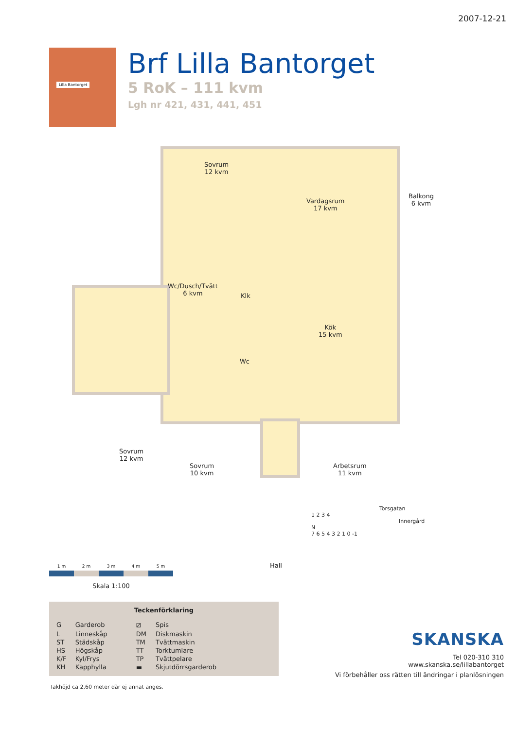2007-12-21
Lilla Bantorget
Brf Lilla Bantorget
5 RoK – 111 kvm
Lgh nr 421, 431, 441, 451
Sovrum
12 kvm
Vardagsrum
17 kvm
Balkong
6 kvm
Wc/Dusch/Tvätt
6 kvm
Klk
Kök
15 kvm
Wc
Sovrum
12 kvm
Sovrum
10 kvm
Arbetsrum
11 kvm
Hall
Torsgatan
1 2 3 4
Innergård
N
7 6 5 4 3 2 1 0 -1
1 m 2 m 3 m 4 m 5 m
Skala 1:100
Teckenförklaring
| G | Garderob | ⧄ | Spis |
| L | Linneskåp | DM | Diskmaskin |
| ST | Städskåp | TM | Tvättmaskin |
| HS | Högskåp | TT | Torktumlare |
| K/F | Kyl/Frys | TP | Tvättpelare |
| KH | Kapphylla | ▬ | Skjutdörrsgarderob |
Takhöjd ca 2,60 meter där ej annat anges.
SKANSKA
Tel 020-310 310
www.skanska.se/lillabantorget
Vi förbehåller oss rätten till ändringar i planlösningen